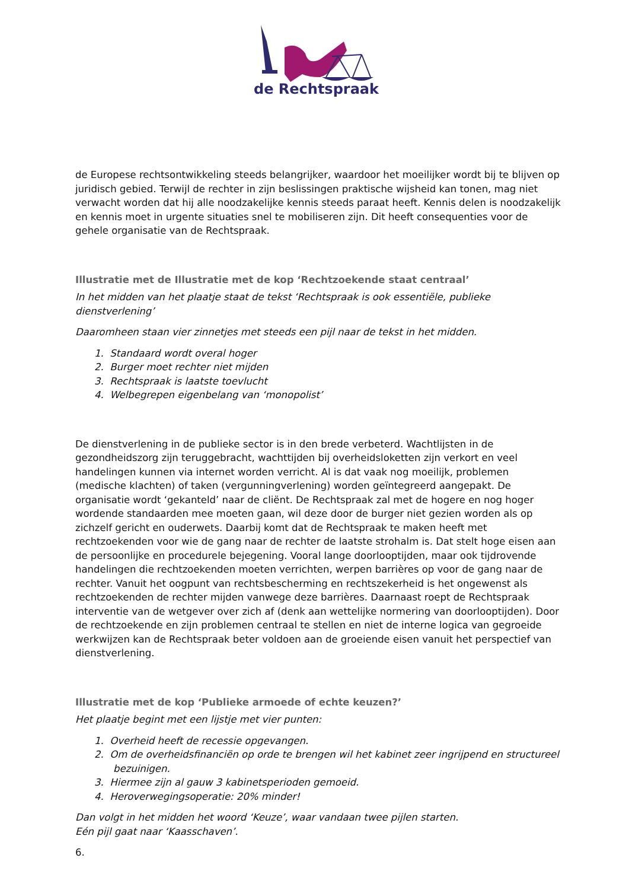de Rechtspraak
de Europese rechtsontwikkeling steeds belangrijker, waardoor het moeilijker wordt bij te blijven op juridisch gebied. Terwijl de rechter in zijn beslissingen praktische wijsheid kan tonen, mag niet verwacht worden dat hij alle noodzakelijke kennis steeds paraat heeft. Kennis delen is noodzakelijk en kennis moet in urgente situaties snel te mobiliseren zijn. Dit heeft consequenties voor de gehele organisatie van de Rechtspraak.
Illustratie met de Illustratie met de kop ‘Rechtzoekende staat centraal’
In het midden van het plaatje staat de tekst ‘Rechtspraak is ook essentiële, publieke dienstverlening’
Daaromheen staan vier zinnetjes met steeds een pijl naar de tekst in het midden.
1. Standaard wordt overal hoger
2. Burger moet rechter niet mijden
3. Rechtspraak is laatste toevlucht
4. Welbegrepen eigenbelang van ‘monopolist’
De dienstverlening in de publieke sector is in den brede verbeterd. Wachtlijsten in de gezondheidszorg zijn teruggebracht, wachttijden bij overheidsloketten zijn verkort en veel handelingen kunnen via internet worden verricht. Al is dat vaak nog moeilijk, problemen (medische klachten) of taken (vergunningverlening) worden geïntegreerd aangepakt. De organisatie wordt ‘gekanteld’ naar de cliënt. De Rechtspraak zal met de hogere en nog hoger wordende standaarden mee moeten gaan, wil deze door de burger niet gezien worden als op zichzelf gericht en ouderwets. Daarbij komt dat de Rechtspraak te maken heeft met rechtzoekenden voor wie de gang naar de rechter de laatste strohalm is. Dat stelt hoge eisen aan de persoonlijke en procedurele bejegening. Vooral lange doorlooptijden, maar ook tijdrovende handelingen die rechtzoekenden moeten verrichten, werpen barrières op voor de gang naar de rechter. Vanuit het oogpunt van rechtsbescherming en rechtszekerheid is het ongewenst als rechtzoekenden de rechter mijden vanwege deze barrières. Daarnaast roept de Rechtspraak interventie van de wetgever over zich af (denk aan wettelijke normering van doorlooptijden). Door de rechtzoekende en zijn problemen centraal te stellen en niet de interne logica van gegroeide werkwijzen kan de Rechtspraak beter voldoen aan de groeiende eisen vanuit het perspectief van dienstverlening.
Illustratie met de kop ‘Publieke armoede of echte keuzen?’
Het plaatje begint met een lijstje met vier punten:
1. Overheid heeft de recessie opgevangen.
2. Om de overheidsfinanciën op orde te brengen wil het kabinet zeer ingrijpend en structureel bezuinigen.
3. Hiermee zijn al gauw 3 kabinetsperioden gemoeid.
4. Heroverwegingsoperatie: 20% minder!
Dan volgt in het midden het woord ‘Keuze’, waar vandaan twee pijlen starten.
Eén pijl gaat naar ‘Kaasschaven’.
6.